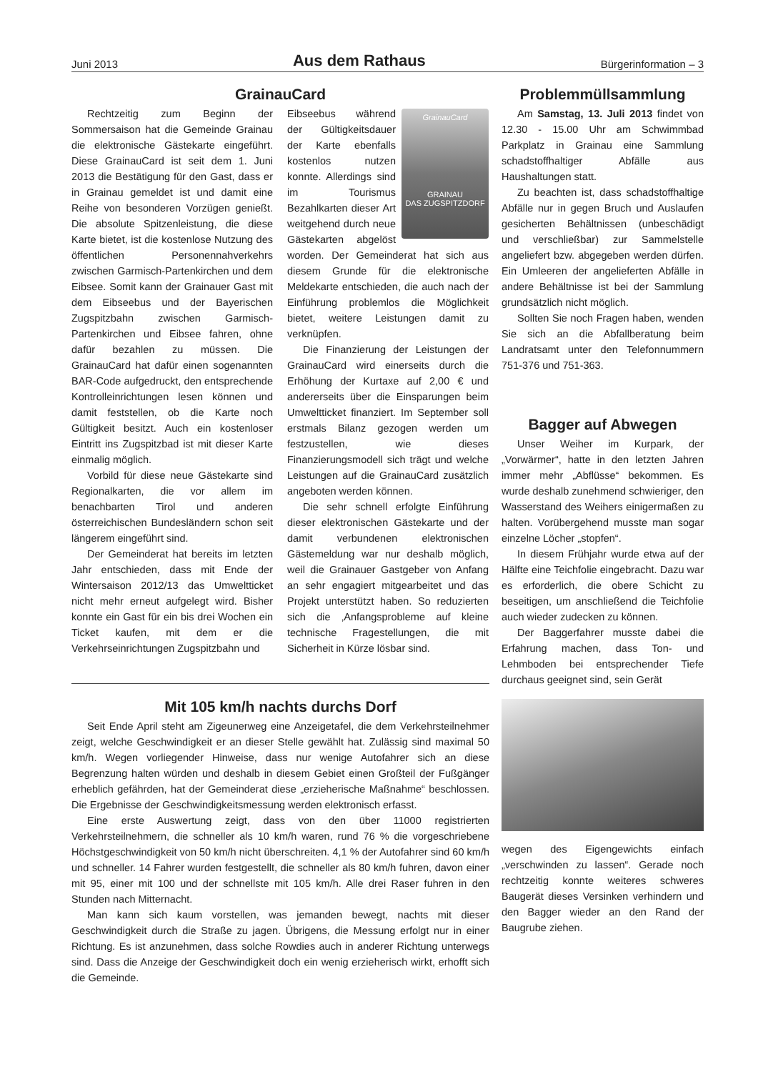Juni 2013
Aus dem Rathaus
Bürgerinformation – 3
GrainauCard
Rechtzeitig zum Beginn der Sommersaison hat die Gemeinde Grainau die elektronische Gästekarte eingeführt. Diese GrainauCard ist seit dem 1. Juni 2013 die Bestätigung für den Gast, dass er in Grainau gemeldet ist und damit eine Reihe von besonderen Vorzügen genießt. Die absolute Spitzenleistung, die diese Karte bietet, ist die kostenlose Nutzung des öffentlichen Personennahverkehrs zwischen Garmisch-Partenkirchen und dem Eibsee. Somit kann der Grainauer Gast mit dem Eibseebus und der Bayerischen Zugspitzbahn zwischen Garmisch-Partenkirchen und Eibsee fahren, ohne dafür bezahlen zu müssen. Die GrainauCard hat dafür einen sogenannten BAR-Code aufgedruckt, den entsprechende Kontrolleinrichtungen lesen können und damit feststellen, ob die Karte noch Gültigkeit besitzt. Auch ein kostenloser Eintritt ins Zugspitzbad ist mit dieser Karte einmalig möglich.
Vorbild für diese neue Gästekarte sind Regionalkarten, die vor allem im benachbarten Tirol und anderen österreichischen Bundesländern schon seit längerem eingeführt sind.
Der Gemeinderat hat bereits im letzten Jahr entschieden, dass mit Ende der Wintersaison 2012/13 das Umweltticket nicht mehr erneut aufgelegt wird. Bisher konnte ein Gast für ein bis drei Wochen ein Ticket kaufen, mit dem er die Verkehrseinrichtungen Zugspitzbahn und
GrainauCard
GRAINAU
DAS ZUGSPITZDORF
Eibseebus während der Gültigkeitsdauer der Karte ebenfalls kostenlos nutzen konnte. Allerdings sind im Tourismus Bezahlkarten dieser Art weitgehend durch neue Gästekarten abgelöst worden. Der Gemeinderat hat sich aus diesem Grunde für die elektronische Meldekarte entschieden, die auch nach der Einführung problemlos die Möglichkeit bietet, weitere Leistungen damit zu verknüpfen.
Die Finanzierung der Leistungen der GrainauCard wird einerseits durch die Erhöhung der Kurtaxe auf 2,00 € und andererseits über die Einsparungen beim Umweltticket finanziert. Im September soll erstmals Bilanz gezogen werden um festzustellen, wie dieses Finanzierungsmodell sich trägt und welche Leistungen auf die GrainauCard zusätzlich angeboten werden können.
Die sehr schnell erfolgte Einführung dieser elektronischen Gästekarte und der damit verbundenen elektronischen Gästemeldung war nur deshalb möglich, weil die Grainauer Gastgeber von Anfang an sehr engagiert mitgearbeitet und das Projekt unterstützt haben. So reduzierten sich die ‚Anfangsprobleme auf kleine technische Fragestellungen, die mit Sicherheit in Kürze lösbar sind.
Mit 105 km/h nachts durchs Dorf
Seit Ende April steht am Zigeunerweg eine Anzeigetafel, die dem Verkehrsteilnehmer zeigt, welche Geschwindigkeit er an dieser Stelle gewählt hat. Zulässig sind maximal 50 km/h. Wegen vorliegender Hinweise, dass nur wenige Autofahrer sich an diese Begrenzung halten würden und deshalb in diesem Gebiet einen Großteil der Fußgänger erheblich gefährden, hat der Gemeinderat diese „erzieherische Maßnahme“ beschlossen. Die Ergebnisse der Geschwindigkeitsmessung werden elektronisch erfasst.
Eine erste Auswertung zeigt, dass von den über 11000 registrierten Verkehrsteilnehmern, die schneller als 10 km/h waren, rund 76 % die vorgeschriebene Höchstgeschwindigkeit von 50 km/h nicht überschreiten. 4,1 % der Autofahrer sind 60 km/h und schneller. 14 Fahrer wurden festgestellt, die schneller als 80 km/h fuhren, davon einer mit 95, einer mit 100 und der schnellste mit 105 km/h. Alle drei Raser fuhren in den Stunden nach Mitternacht.
Man kann sich kaum vorstellen, was jemanden bewegt, nachts mit dieser Geschwindigkeit durch die Straße zu jagen. Übrigens, die Messung erfolgt nur in einer Richtung. Es ist anzunehmen, dass solche Rowdies auch in anderer Richtung unterwegs sind. Dass die Anzeige der Geschwindigkeit doch ein wenig erzieherisch wirkt, erhofft sich die Gemeinde.
Problemmüllsammlung
Am Samstag, 13. Juli 2013 findet von 12.30 - 15.00 Uhr am Schwimmbad Parkplatz in Grainau eine Sammlung schadstoffhaltiger Abfälle aus Haushaltungen statt.
Zu beachten ist, dass schadstoffhaltige Abfälle nur in gegen Bruch und Auslaufen gesicherten Behältnissen (unbeschädigt und verschließbar) zur Sammelstelle angeliefert bzw. abgegeben werden dürfen. Ein Umleeren der angelieferten Abfälle in andere Behältnisse ist bei der Sammlung grundsätzlich nicht möglich.
Sollten Sie noch Fragen haben, wenden Sie sich an die Abfallberatung beim Landratsamt unter den Telefonnummern 751-376 und 751-363.
Bagger auf Abwegen
Unser Weiher im Kurpark, der „Vorwärmer“, hatte in den letzten Jahren immer mehr „Abflüsse“ bekommen. Es wurde deshalb zunehmend schwieriger, den Wasserstand des Weihers einigermaßen zu halten. Vorübergehend musste man sogar einzelne Löcher „stopfen“.
In diesem Frühjahr wurde etwa auf der Hälfte eine Teichfolie eingebracht. Dazu war es erforderlich, die obere Schicht zu beseitigen, um anschließend die Teichfolie auch wieder zudecken zu können.
Der Baggerfahrer musste dabei die Erfahrung machen, dass Ton- und Lehmboden bei entsprechender Tiefe durchaus geeignet sind, sein Gerät
wegen des Eigengewichts einfach „verschwinden zu lassen“. Gerade noch rechtzeitig konnte weiteres schweres Baugerät dieses Versinken verhindern und den Bagger wieder an den Rand der Baugrube ziehen.